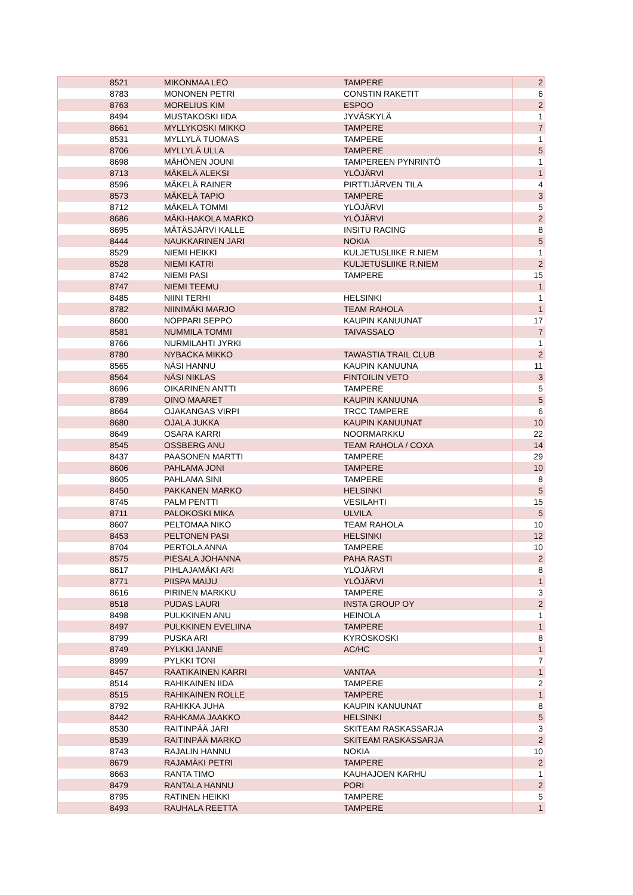| 8521 | MIKONMAA LEO | TAMPERE | 2 |
| 8783 | MONONEN PETRI | CONSTIN RAKETIT | 6 |
| 8763 | MORELIUS KIM | ESPOO | 2 |
| 8494 | MUSTAKOSKI IIDA | JYVÄSKYLÄ | 1 |
| 8661 | MYLLYKOSKI MIKKO | TAMPERE | 7 |
| 8531 | MYLLYLÄ TUOMAS | TAMPERE | 1 |
| 8706 | MYLLYLÄ ULLA | TAMPERE | 5 |
| 8698 | MÄHÖNEN JOUNI | TAMPEREEN PYNRINTÖ | 1 |
| 8713 | MÄKELÄ ALEKSI | YLÖJÄRVI | 1 |
| 8596 | MÄKELÄ RAINER | PIRTTIJÄRVEN TILA | 4 |
| 8573 | MÄKELÄ TAPIO | TAMPERE | 3 |
| 8712 | MÄKELÄ TOMMI | YLÖJÄRVI | 5 |
| 8686 | MÄKI-HAKOLA MARKO | YLÖJÄRVI | 2 |
| 8695 | MÄTÄSJÄRVI KALLE | INSITU RACING | 8 |
| 8444 | NAUKKARINEN JARI | NOKIA | 5 |
| 8529 | NIEMI HEIKKI | KULJETUSLIIKE R.NIEM | 1 |
| 8528 | NIEMI KATRI | KULJETUSLIIKE R.NIEM | 2 |
| 8742 | NIEMI PASI | TAMPERE | 15 |
| 8747 | NIEMI TEEMU | | 1 |
| 8485 | NIINI TERHI | HELSINKI | 1 |
| 8782 | NIINIMÄKI MARJO | TEAM RAHOLA | 1 |
| 8600 | NOPPARI SEPPO | KAUPIN KANUUNAT | 17 |
| 8581 | NUMMILA TOMMI | TAIVASSALO | 7 |
| 8766 | NURMILAHTI JYRKI | | 1 |
| 8780 | NYBACKA MIKKO | TAWASTIA TRAIL CLUB | 2 |
| 8565 | NÄSI HANNU | KAUPIN KANUUNA | 11 |
| 8564 | NÄSI NIKLAS | FINTOILIN VETO | 3 |
| 8696 | OIKARINEN ANTTI | TAMPERE | 5 |
| 8789 | OINO MAARET | KAUPIN KANUUNA | 5 |
| 8664 | OJAKANGAS VIRPI | TRCC TAMPERE | 6 |
| 8680 | OJALA JUKKA | KAUPIN KANUUNAT | 10 |
| 8649 | OSARA KARRI | NOORMARKKU | 22 |
| 8545 | OSSBERG ANU | TEAM RAHOLA / COXA | 14 |
| 8437 | PAASONEN MARTTI | TAMPERE | 29 |
| 8606 | PAHLAMA JONI | TAMPERE | 10 |
| 8605 | PAHLAMA SINI | TAMPERE | 8 |
| 8450 | PAKKANEN MARKO | HELSINKI | 5 |
| 8745 | PALM PENTTI | VESILAHTI | 15 |
| 8711 | PALOKOSKI MIKA | ULVILA | 5 |
| 8607 | PELTOMAA NIKO | TEAM RAHOLA | 10 |
| 8453 | PELTONEN PASI | HELSINKI | 12 |
| 8704 | PERTOLA ANNA | TAMPERE | 10 |
| 8575 | PIESALA JOHANNA | PAHA RASTI | 2 |
| 8617 | PIHLAJAMÄKI ARI | YLÖJÄRVI | 8 |
| 8771 | PIISPA MAIJU | YLÖJÄRVI | 1 |
| 8616 | PIRINEN MARKKU | TAMPERE | 3 |
| 8518 | PUDAS LAURI | INSTA GROUP OY | 2 |
| 8498 | PULKKINEN ANU | HEINOLA | 1 |
| 8497 | PULKKINEN EVELIINA | TAMPERE | 1 |
| 8799 | PUSKA ARI | KYRÖSKOSKI | 8 |
| 8749 | PYLKKI JANNE | AC/HC | 1 |
| 8999 | PYLKKI TONI | | 7 |
| 8457 | RAATIKAINEN KARRI | VANTAA | 1 |
| 8514 | RAHIKAINEN IIDA | TAMPERE | 2 |
| 8515 | RAHIKAINEN ROLLE | TAMPERE | 1 |
| 8792 | RAHIKKA JUHA | KAUPIN KANUUNAT | 8 |
| 8442 | RAHKAMA JAAKKO | HELSINKI | 5 |
| 8530 | RAITINPÄÄ JARI | SKITEAM RASKASSARJA | 3 |
| 8539 | RAITINPÄÄ MARKO | SKITEAM RASKASSARJA | 2 |
| 8743 | RAJALIN HANNU | NOKIA | 10 |
| 8679 | RAJAMÄKI PETRI | TAMPERE | 2 |
| 8663 | RANTA TIMO | KAUHAJOEN KARHU | 1 |
| 8479 | RANTALA HANNU | PORI | 2 |
| 8795 | RATINEN HEIKKI | TAMPERE | 5 |
| 8493 | RAUHALA REETTA | TAMPERE | 1 |